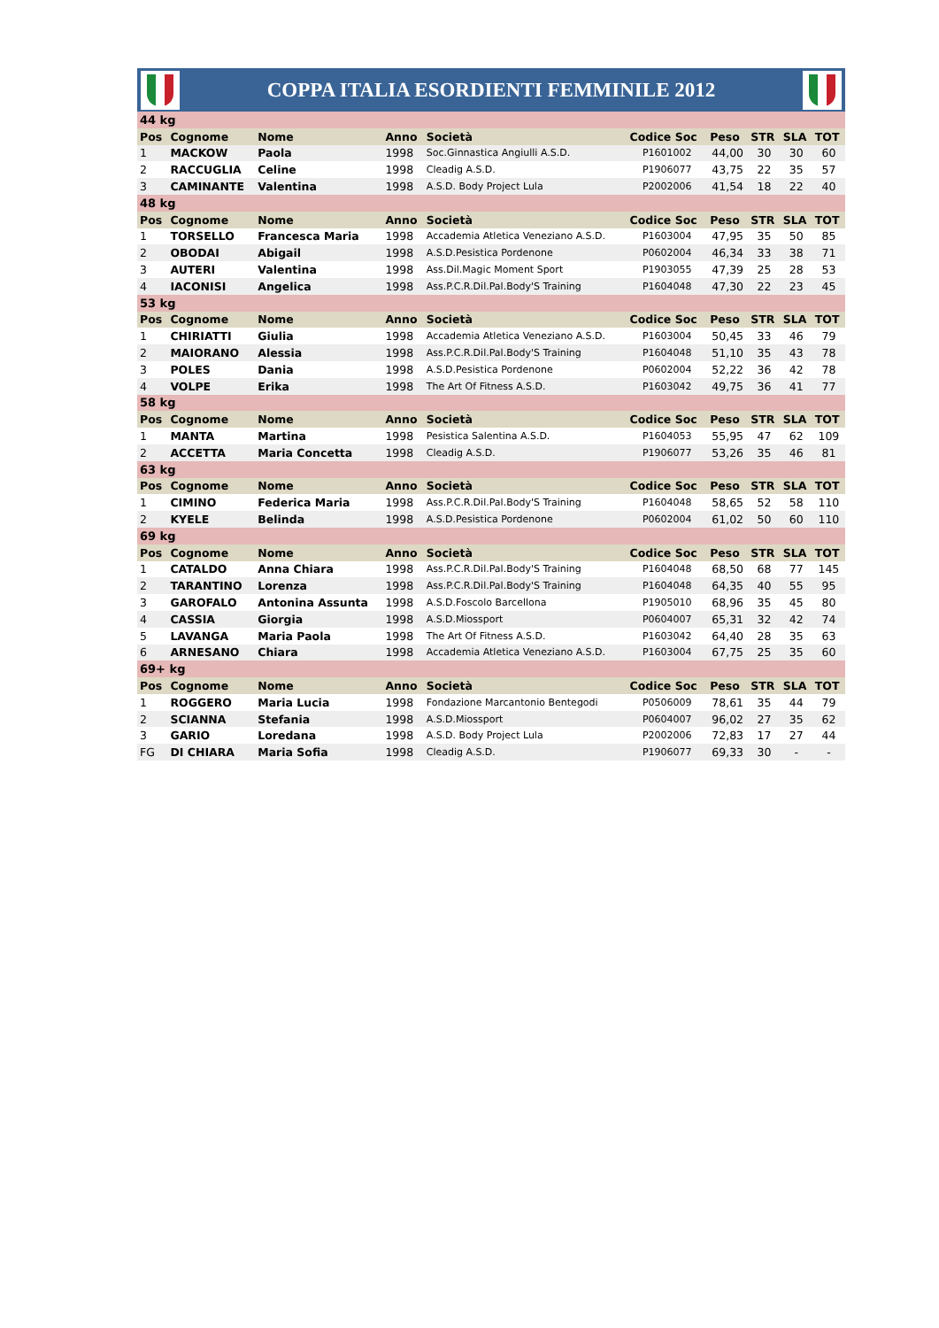COPPA ITALIA ESORDIENTI FEMMINILE 2012
| 44 kg | | | | | | | | | |
| Pos | Cognome | Nome | Anno | Società | Codice Soc | Peso | STR | SLA | TOT |
| 1 | MACKOW | Paola | 1998 | Soc.Ginnastica Angiulli A.S.D. | P1601002 | 44,00 | 30 | 30 | 60 |
| 2 | RACCUGLIA | Celine | 1998 | Cleadig A.S.D. | P1906077 | 43,75 | 22 | 35 | 57 |
| 3 | CAMINANTE | Valentina | 1998 | A.S.D. Body Project Lula | P2002006 | 41,54 | 18 | 22 | 40 |
| 48 kg | | | | | | | | | |
| Pos | Cognome | Nome | Anno | Società | Codice Soc | Peso | STR | SLA | TOT |
| 1 | TORSELLO | Francesca Maria | 1998 | Accademia Atletica Veneziano A.S.D. | P1603004 | 47,95 | 35 | 50 | 85 |
| 2 | OBODAI | Abigail | 1998 | A.S.D.Pesistica Pordenone | P0602004 | 46,34 | 33 | 38 | 71 |
| 3 | AUTERI | Valentina | 1998 | Ass.Dil.Magic Moment Sport | P1903055 | 47,39 | 25 | 28 | 53 |
| 4 | IACONISI | Angelica | 1998 | Ass.P.C.R.Dil.Pal.Body'S Training | P1604048 | 47,30 | 22 | 23 | 45 |
| 53 kg | | | | | | | | | |
| Pos | Cognome | Nome | Anno | Società | Codice Soc | Peso | STR | SLA | TOT |
| 1 | CHIRIATTI | Giulia | 1998 | Accademia Atletica Veneziano A.S.D. | P1603004 | 50,45 | 33 | 46 | 79 |
| 2 | MAIORANO | Alessia | 1998 | Ass.P.C.R.Dil.Pal.Body'S Training | P1604048 | 51,10 | 35 | 43 | 78 |
| 3 | POLES | Dania | 1998 | A.S.D.Pesistica Pordenone | P0602004 | 52,22 | 36 | 42 | 78 |
| 4 | VOLPE | Erika | 1998 | The Art Of Fitness A.S.D. | P1603042 | 49,75 | 36 | 41 | 77 |
| 58 kg | | | | | | | | | |
| Pos | Cognome | Nome | Anno | Società | Codice Soc | Peso | STR | SLA | TOT |
| 1 | MANTA | Martina | 1998 | Pesistica Salentina A.S.D. | P1604053 | 55,95 | 47 | 62 | 109 |
| 2 | ACCETTA | Maria Concetta | 1998 | Cleadig A.S.D. | P1906077 | 53,26 | 35 | 46 | 81 |
| 63 kg | | | | | | | | | |
| Pos | Cognome | Nome | Anno | Società | Codice Soc | Peso | STR | SLA | TOT |
| 1 | CIMINO | Federica Maria | 1998 | Ass.P.C.R.Dil.Pal.Body'S Training | P1604048 | 58,65 | 52 | 58 | 110 |
| 2 | KYELE | Belinda | 1998 | A.S.D.Pesistica Pordenone | P0602004 | 61,02 | 50 | 60 | 110 |
| 69 kg | | | | | | | | | |
| Pos | Cognome | Nome | Anno | Società | Codice Soc | Peso | STR | SLA | TOT |
| 1 | CATALDO | Anna Chiara | 1998 | Ass.P.C.R.Dil.Pal.Body'S Training | P1604048 | 68,50 | 68 | 77 | 145 |
| 2 | TARANTINO | Lorenza | 1998 | Ass.P.C.R.Dil.Pal.Body'S Training | P1604048 | 64,35 | 40 | 55 | 95 |
| 3 | GAROFALO | Antonina Assunta | 1998 | A.S.D.Foscolo Barcellona | P1905010 | 68,96 | 35 | 45 | 80 |
| 4 | CASSIA | Giorgia | 1998 | A.S.D.Miossport | P0604007 | 65,31 | 32 | 42 | 74 |
| 5 | LAVANGA | Maria Paola | 1998 | The Art Of Fitness A.S.D. | P1603042 | 64,40 | 28 | 35 | 63 |
| 6 | ARNESANO | Chiara | 1998 | Accademia Atletica Veneziano A.S.D. | P1603004 | 67,75 | 25 | 35 | 60 |
| 69+ kg | | | | | | | | | |
| Pos | Cognome | Nome | Anno | Società | Codice Soc | Peso | STR | SLA | TOT |
| 1 | ROGGERO | Maria Lucia | 1998 | Fondazione Marcantonio Bentegodi | P0506009 | 78,61 | 35 | 44 | 79 |
| 2 | SCIANNA | Stefania | 1998 | A.S.D.Miossport | P0604007 | 96,02 | 27 | 35 | 62 |
| 3 | GARIO | Loredana | 1998 | A.S.D. Body Project Lula | P2002006 | 72,83 | 17 | 27 | 44 |
| FG | DI CHIARA | Maria Sofia | 1998 | Cleadig A.S.D. | P1906077 | 69,33 | 30 | - | - |